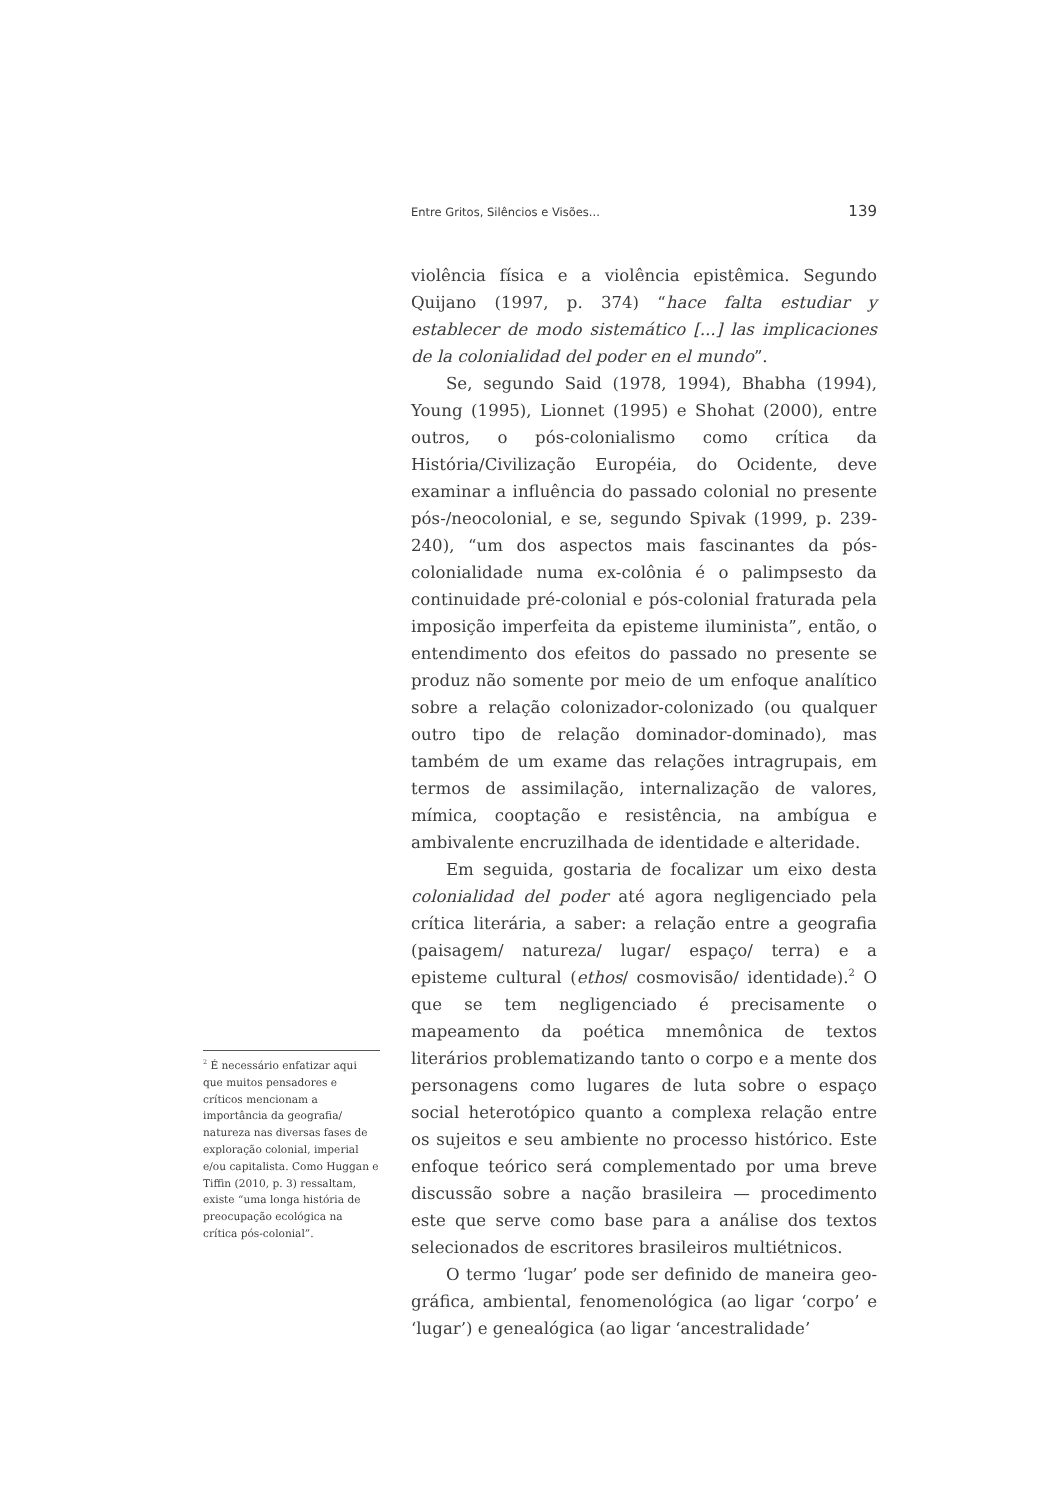Entre Gritos, Silêncios e Visões... 139
violência física e a violência epistêmica. Segundo Quijano (1997, p. 374) “hace falta estudiar y establecer de modo sistemático [...] las implicaciones de la colonialidad del poder en el mundo”.
Se, segundo Said (1978, 1994), Bhabha (1994), Young (1995), Lionnet (1995) e Shohat (2000), entre outros, o pós-colonialismo como crítica da História/Civilização Européia, do Ocidente, deve examinar a influência do passado colonial no presente pós-/neocolonial, e se, segundo Spivak (1999, p. 239-240), “um dos aspectos mais fascinantes da pós-colonialidade numa ex-colônia é o palimpsesto da continuidade pré-colonial e pós-colonial fraturada pela imposição imperfeita da episteme iluminista”, então, o entendimento dos efeitos do passado no presente se produz não somente por meio de um enfoque analítico sobre a relação colonizador-colonizado (ou qualquer outro tipo de relação dominador-dominado), mas também de um exame das relações intragrupais, em termos de assimilação, internalização de valores, mímica, cooptação e resistência, na ambígua e ambivalente encruzilhada de identidade e alteridade.
Em seguida, gostaria de focalizar um eixo desta colonialidad del poder até agora negligenciado pela crítica literária, a saber: a relação entre a geografia (paisagem/ natureza/ lugar/ espaço/ terra) e a episteme cultural (ethos/ cosmovisão/ identidade).<sup>2</sup> O que se tem negligenciado é precisamente o mapeamento da poética mnemônica de textos literários problematizando tanto o corpo e a mente dos personagens como lugares de luta sobre o espaço social heterotópico quanto a complexa relação entre os sujeitos e seu ambiente no processo histórico. Este enfoque teórico será complementado por uma breve discussão sobre a nação brasileira — procedimento este que serve como base para a análise dos textos selecionados de escritores brasileiros multiétnicos.
O termo ‘lugar’ pode ser definido de maneira geo-gráfica, ambiental, fenomenológica (ao ligar ‘corpo’ e ‘lugar’) e genealógica (ao ligar ‘ancestralidade’
<sup>2</sup> É necessário enfatizar aqui que muitos pensadores e críticos mencionam a importância da geografia/ natureza nas diversas fases de exploração colonial, imperial e/ou capitalista. Como Huggan e Tiffin (2010, p. 3) ressaltam, existe “uma longa história de preocupação ecológica na crítica pós-colonial”.